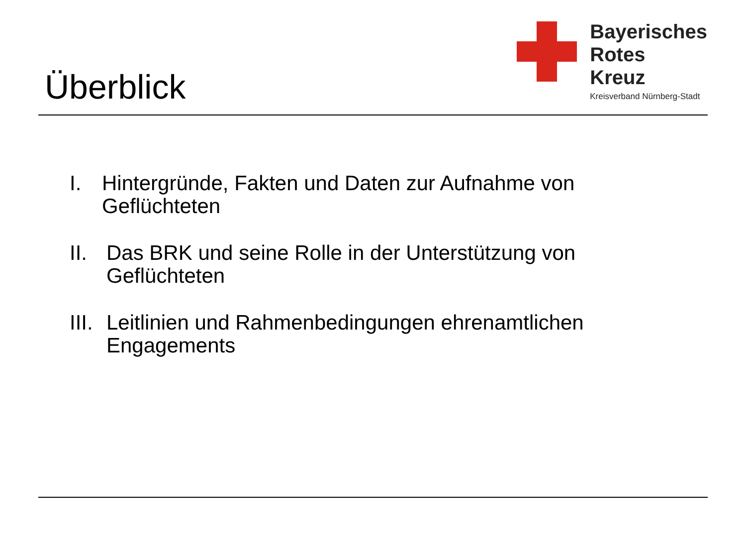Überblick
Bayerisches
Rotes
Kreuz
Kreisverband Nürnberg-Stadt
I. Hintergründe, Fakten und Daten zur Aufnahme von
Geflüchteten
II. Das BRK und seine Rolle in der Unterstützung von
Geflüchteten
III. Leitlinien und Rahmenbedingungen ehrenamtlichen
Engagements